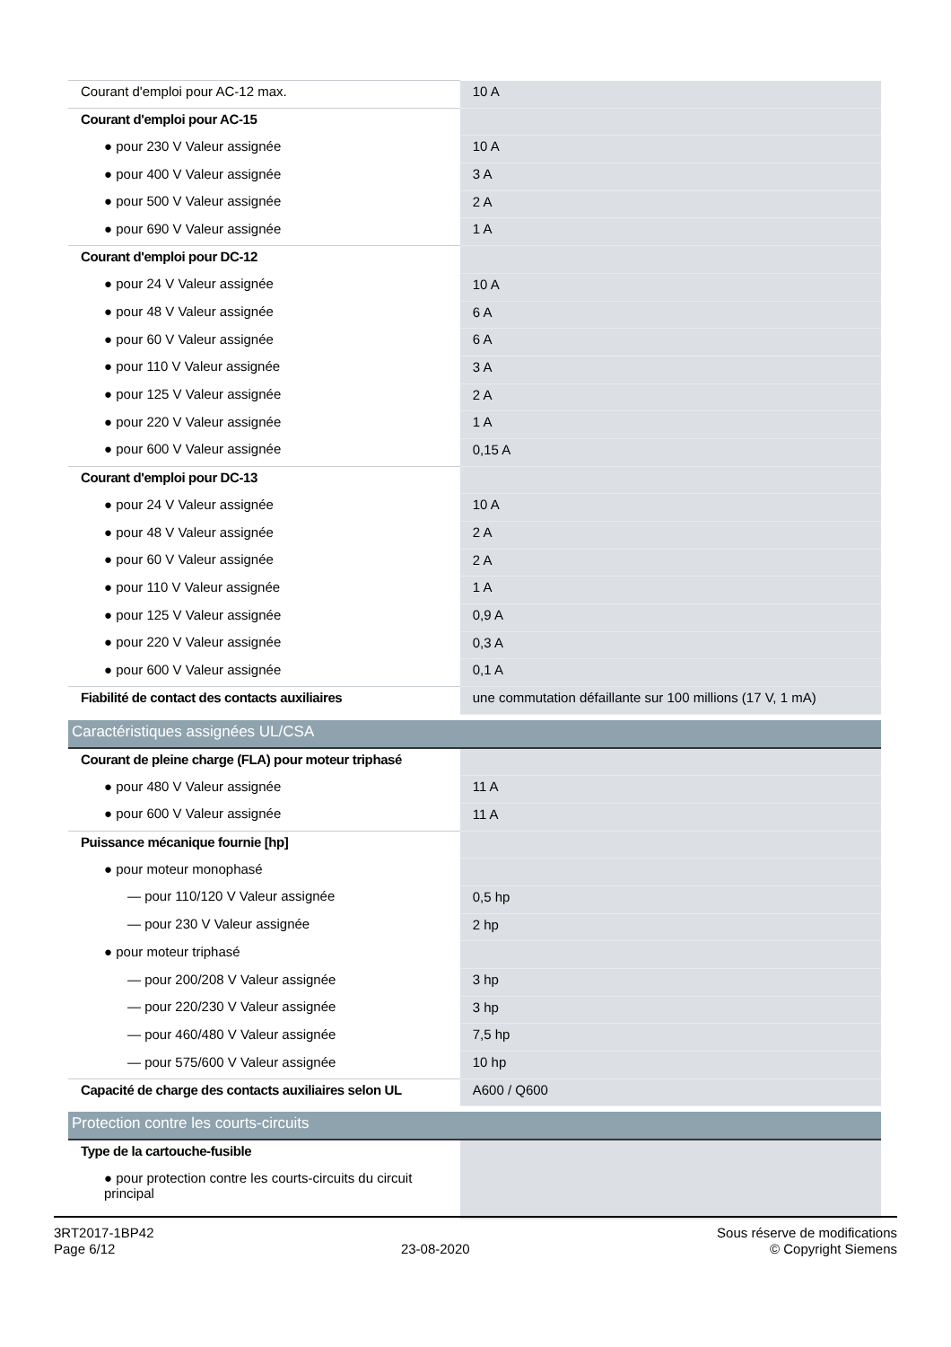| Courant d'emploi pour AC-12 max. | 10 A |
| Courant d'emploi pour AC-15 | |
| ● pour 230 V Valeur assignée | 10 A |
| ● pour 400 V Valeur assignée | 3 A |
| ● pour 500 V Valeur assignée | 2 A |
| ● pour 690 V Valeur assignée | 1 A |
| Courant d'emploi pour DC-12 | |
| ● pour 24 V Valeur assignée | 10 A |
| ● pour 48 V Valeur assignée | 6 A |
| ● pour 60 V Valeur assignée | 6 A |
| ● pour 110 V Valeur assignée | 3 A |
| ● pour 125 V Valeur assignée | 2 A |
| ● pour 220 V Valeur assignée | 1 A |
| ● pour 600 V Valeur assignée | 0,15 A |
| Courant d'emploi pour DC-13 | |
| ● pour 24 V Valeur assignée | 10 A |
| ● pour 48 V Valeur assignée | 2 A |
| ● pour 60 V Valeur assignée | 2 A |
| ● pour 110 V Valeur assignée | 1 A |
| ● pour 125 V Valeur assignée | 0,9 A |
| ● pour 220 V Valeur assignée | 0,3 A |
| ● pour 600 V Valeur assignée | 0,1 A |
| Fiabilité de contact des contacts auxiliaires | une commutation défaillante sur 100 millions (17 V, 1 mA) |
| Caractéristiques assignées UL/CSA | |
| Courant de pleine charge (FLA) pour moteur triphasé | |
| ● pour 480 V Valeur assignée | 11 A |
| ● pour 600 V Valeur assignée | 11 A |
| Puissance mécanique fournie [hp] | |
| ● pour moteur monophasé | |
| — pour 110/120 V Valeur assignée | 0,5 hp |
| — pour 230 V Valeur assignée | 2 hp |
| ● pour moteur triphasé | |
| — pour 200/208 V Valeur assignée | 3 hp |
| — pour 220/230 V Valeur assignée | 3 hp |
| — pour 460/480 V Valeur assignée | 7,5 hp |
| — pour 575/600 V Valeur assignée | 10 hp |
| Capacité de charge des contacts auxiliaires selon UL | A600 / Q600 |
| Protection contre les courts-circuits | |
| Type de la cartouche-fusible | |
| ● pour protection contre les courts-circuits du circuit principal | |
3RT2017-1BP42
Page 6/12
23-08-2020
Sous réserve de modifications
© Copyright Siemens